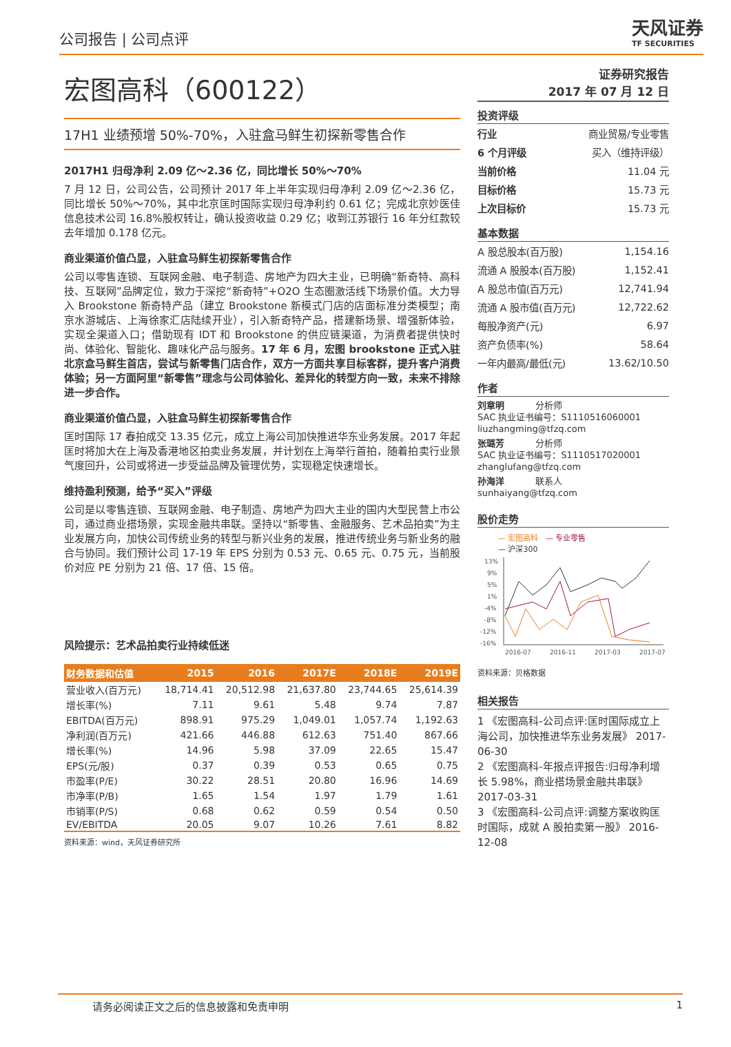公司报告 | 公司点评
天风证券
TF SECURITIES
宏图高科（600122）
17H1 业绩预增 50%-70%，入驻盒马鲜生初探新零售合作
2017H1 归母净利 2.09 亿～2.36 亿，同比增长 50%～70%
7 月 12 日，公司公告，公司预计 2017 年上半年实现归母净利 2.09 亿～2.36 亿，同比增长 50%～70%，其中北京匡时国际实现归母净利约 0.61 亿；完成北京妙医佳信息技术公司 16.8%股权转让，确认投资收益 0.29 亿；收到江苏银行 16 年分红款较去年增加 0.178 亿元。
商业渠道价值凸显，入驻盒马鲜生初探新零售合作
公司以零售连锁、互联网金融、电子制造、房地产为四大主业，已明确“新奇特、高科技、互联网”品牌定位，致力于深挖“新奇特”+O2O 生态圈激活线下场景价值。大力导入 Brookstone 新奇特产品（建立 Brookstone 新模式门店的店面标准分类模型；南京水游城店、上海徐家汇店陆续开业），引入新奇特产品，搭建新场景、增强新体验，实现全渠道入口；借助现有 IDT 和 Brookstone 的供应链渠道，为消费者提供快时尚、体验化、智能化、趣味化产品与服务。17 年 6 月，宏图 brookstone 正式入驻北京盒马鲜生首店，尝试与新零售门店合作，双方一方面共享目标客群，提升客户消费体验；另一方面阿里“新零售”理念与公司体验化、差异化的转型方向一致，未来不排除进一步合作。
商业渠道价值凸显，入驻盒马鲜生初探新零售合作
匡时国际 17 春拍成交 13.35 亿元，成立上海公司加快推进华东业务发展。2017 年起匡时将加大在上海及香港地区拍卖业务发展，并计划在上海举行首拍，随着拍卖行业景气度回升，公司或将进一步受益品牌及管理优势，实现稳定快速增长。
维持盈利预测，给予“买入”评级
公司是以零售连锁、互联网金融、电子制造、房地产为四大主业的国内大型民营上市公司，通过商业搭场景，实现金融共串联。坚持以“新零售、金融服务、艺术品拍卖”为主业发展方向，加快公司传统业务的转型与新兴业务的发展，推进传统业务与新业务的融合与协同。我们预计公司 17-19 年 EPS 分别为 0.53 元、0.65 元、0.75 元，当前股价对应 PE 分别为 21 倍、17 倍、15 倍。
风险提示：艺术品拍卖行业持续低迷
| 财务数据和估值 | 2015 | 2016 | 2017E | 2018E | 2019E |
| --- | --- | --- | --- | --- | --- |
| 营业收入(百万元) | 18,714.41 | 20,512.98 | 21,637.80 | 23,744.65 | 25,614.39 |
| 增长率(%) | 7.11 | 9.61 | 5.48 | 9.74 | 7.87 |
| EBITDA(百万元) | 898.91 | 975.29 | 1,049.01 | 1,057.74 | 1,192.63 |
| 净利润(百万元) | 421.66 | 446.88 | 612.63 | 751.40 | 867.66 |
| 增长率(%) | 14.96 | 5.98 | 37.09 | 22.65 | 15.47 |
| EPS(元/股) | 0.37 | 0.39 | 0.53 | 0.65 | 0.75 |
| 市盈率(P/E) | 30.22 | 28.51 | 20.80 | 16.96 | 14.69 |
| 市净率(P/B) | 1.65 | 1.54 | 1.97 | 1.79 | 1.61 |
| 市销率(P/S) | 0.68 | 0.62 | 0.59 | 0.54 | 0.50 |
| EV/EBITDA | 20.05 | 9.07 | 10.26 | 7.61 | 8.82 |
资料来源：wind，天风证券研究所
证券研究报告
2017 年 07 月 12 日
投资评级
| 行业 | 商业贸易/专业零售 |
| 6 个月评级 | 买入（维持评级） |
| 当前价格 | 11.04 元 |
| 目标价格 | 15.73 元 |
| 上次目标价 | 15.73 元 |
基本数据
| A 股总股本(百万股) | 1,154.16 |
| 流通 A 股股本(百万股) | 1,152.41 |
| A 股总市值(百万元) | 12,741.94 |
| 流通 A 股市值(百万元) | 12,722.62 |
| 每股净资产(元) | 6.97 |
| 资产负债率(%) | 58.64 |
| 一年内最高/最低(元) | 13.62/10.50 |
作者
刘章明 分析师
SAC 执业证书编号：S1110516060001
liuzhangming@tfzq.com
张璐芳 分析师
SAC 执业证书编号：S1110517020001
zhanglufang@tfzq.com
孙海洋 联系人
sunhaiyang@tfzq.com
股价走势
— 宏图高科 — 专业零售
— 沪深300
13%
9%
5%
1%
-4%
-8%
-12%
-16%
2016-07
2016-11
2017-03
2017-07
资料来源：贝格数据
相关报告
1 《宏图高科-公司点评:匡时国际成立上海公司，加快推进华东业务发展》 2017-06-30
2 《宏图高科-年报点评报告:归母净利增长 5.98%，商业搭场景金融共串联》 2017-03-31
3 《宏图高科-公司点评:调整方案收购匡时国际，成就 A 股拍卖第一股》 2016-12-08
请务必阅读正文之后的信息披露和免责申明 1